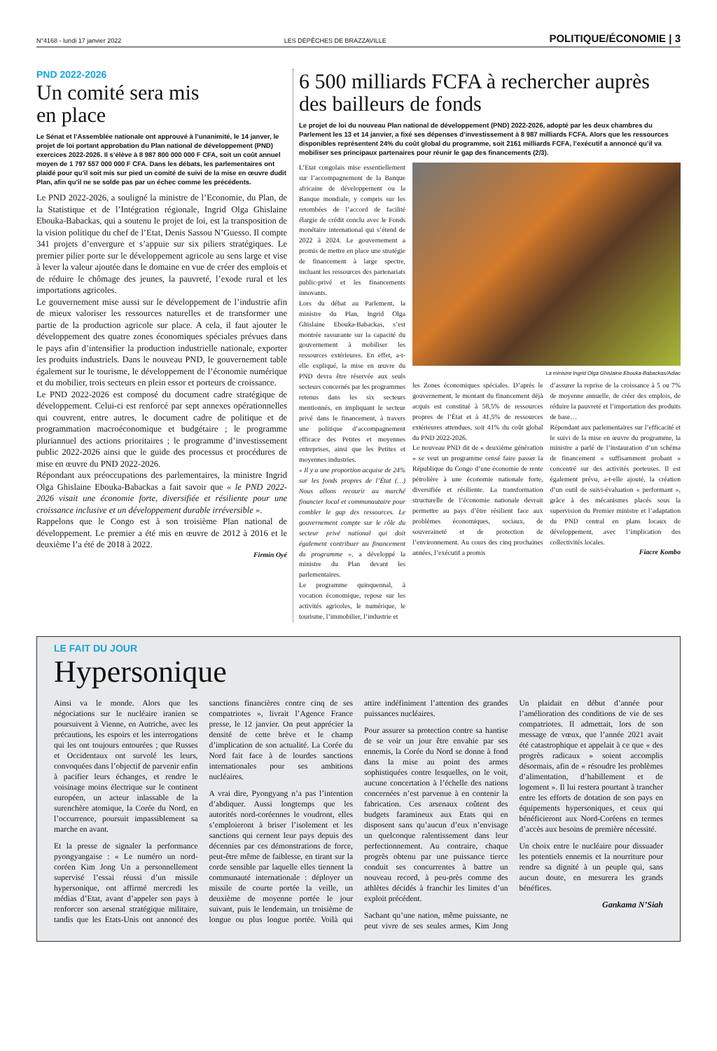N°4168 - lundi 17 janvier 2022 LES DÉPÊCHES DE BRAZZAVILLE POLITIQUE/ÉCONOMIE | 3
PND 2022-2026
Un comité sera mis
en place
Le Sénat et l’Assemblée nationale ont approuvé à l’unanimité, le 14 janver, le projet de loi portant approbation du Plan national de développement (PND) exercices 2022-2026. Il s’élève à 8 987 800 000 000 F CFA, soit un coût annuel moyen de 1 797 557 000 000 F CFA. Dans les débats, les parlementaires ont plaidé pour qu’il soit mis sur pied un comité de suivi de la mise en œuvre dudit Plan, afin qu’il ne se solde pas par un échec comme les précédents.
Le PND 2022-2026, a souligné la ministre de l’Economie, du Plan, de la Statistique et de l’Intégration régionale, Ingrid Olga Ghislaine Ebouka-Babackas, qui a soutenu le projet de loi, est la transposition de la vision politique du chef de l’Etat, Denis Sassou N’Guesso. Il compte 341 projets d’envergure et s’appuie sur six piliers stratégiques. Le premier pilier porte sur le développement agricole au sens large et vise à lever la valeur ajoutée dans le domaine en vue de créer des emplois et de réduire le chômage des jeunes, la pauvreté, l’exode rural et les importations agricoles.
Le gouvernement mise aussi sur le développement de l’industrie afin de mieux valoriser les ressources naturelles et de transformer une partie de la production agricole sur place. A cela, il faut ajouter le développement des quatre zones économiques spéciales prévues dans le pays afin d’intensifier la production industrielle nationale, exporter les produits industriels. Dans le nouveau PND, le gouvernement table également sur le tourisme, le développement de l’économie numérique et du mobilier, trois secteurs en plein essor et porteurs de croissance.
Le PND 2022-2026 est composé du document cadre stratégique de développement. Celui-ci est renforcé par sept annexes opérationnelles qui couvrent, entre autres, le document cadre de politique et de programmation macroéconomique et budgétaire ; le programme pluriannuel des actions prioritaires ; le programme d’investissement public 2022-2026 ainsi que le guide des processus et procédures de mise en œuvre du PND 2022-2026.
Répondant aux préoccupations des parlementaires, la ministre Ingrid Olga Ghislaine Ebouka-Babackas a fait savoir que « le PND 2022-2026 visait une économie forte, diversifiée et résiliente pour une croissance inclusive et un développement durable irréversible ».
Rappelons que le Congo est à son troisième Plan national de développement. Le premier a été mis en œuvre de 2012 à 2016 et le deuxième l’a été de 2018 à 2022.
Firmin Oyé
6 500 milliards FCFA à rechercher auprès des bailleurs de fonds
Le projet de loi du nouveau Plan national de développement (PND) 2022-2026, adopté par les deux chambres du Parlement les 13 et 14 janvier, a fixé ses dépenses d’investissement à 8 987 milliards FCFA. Alors que les ressources disponibles représentent 24% du coût global du programme, soit 2161 milliards FCFA, l’exécutif a annoncé qu’il va mobiliser ses principaux partenaires pour réunir le gap des financements (2/3).
L’Etat congolais mise essentiellement sur l’accompagnement de la Banque africaine de développement ou la Banque mondiale, y compris sur les retombées de l’accord de facilité élargie de crédit conclu avec le Fonds monétaire international qui s’étend de 2022 à 2024. Le gouvernement a promis de mettre en place une stratégie de financement à large spectre, incluant les ressources des partenariats public-privé et les financements innovants.
Lors du débat au Parlement, la ministre du Plan, Ingrid Olga Ghislaine Ebouka-Babackas, s’est montrée rassurante sur la capacité du gouvernement à mobiliser les ressources extérieures. En effet, a-t-elle expliqué, la mise en œuvre du PND devra être réservée aux seuls secteurs concernés par les programmes retenus dans les six secteurs mentionnés, en impliquant le secteur privé dans le financement, à travers une politique d’accompagnement efficace des Petites et moyennes entreprises, ainsi que les Petites et moyennes industries.
« Il y a une proportion acquise de 24% sur les fonds propres de l’État (…) Nous allons recourir au marché financier local et communautaire pour combler le gap des ressources. Le gouvernement compte sur le rôle du secteur privé national qui doit également contribuer au financement du programme », a développé la ministre du Plan devant les parlementaires.
Le programme quinquennal, à vocation économique, repose sur les activités agricoles, le numérique, le tourisme, l’immobilier, l’industrie et
La ministre Ingrid Olga Ghislaine Ebouka-Babackas/Adiac
les Zones économiques spéciales. D’après le gouvernement, le montant du financement déjà acquis est constitué à 58,5% de ressources propres de l’État et à 41,5% de ressources extérieures attendues, soit 41% du coût global du PND 2022-2026.
Le nouveau PND dit de « deuxième génération » se veut un programme censé faire passer la République du Congo d’une économie de rente pétrolière à une économie nationale forte, diversifiée et résiliente. La transformation structurelle de l’économie nationale devrait permettre au pays d’être résilient face aux problèmes économiques, sociaux, de souveraineté et de protection de l’environnement. Au cours des cinq prochaines années, l’exécutif a promis
d’assurer la reprise de la croissance à 5 ou 7% de moyenne annuelle, de créer des emplois, de réduire la pauvreté et l’importation des produits de base…
Répondant aux parlementaires sur l’efficacité et le suivi de la mise en œuvre du programme, la ministre a parlé de l’instauration d’un schéma de financement « suffisamment probant » concentré sur des activités porteuses. Il est également prévu, a-t-elle ajouté, la création d’un outil de suivi-évaluation « performant », grâce à des mécanismes placés sous la supervision du Premier ministre et l’adaptation du PND central en plans locaux de développement, avec l’implication des collectivités locales.
Fiacre Kombo
LE FAIT DU JOUR
Hypersonique
Ainsi va le monde. Alors que les négociations sur le nucléaire iranien se poursuivent à Vienne, en Autriche, avec les précautions, les espoirs et les interrogations qui les ont toujours entourées ; que Russes et Occidentaux ont survolé les leurs, convoquées dans l’objectif de parvenir enfin à pacifier leurs échanges, et rendre le voisinage moins électrique sur le continent européen, un acteur inlassable de la surenchère atomique, la Corée du Nord, en l’occurrence, poursuit impassiblement sa marche en avant.
Et la presse de signaler la performance pyongyangaise : « Le numéro un nord-coréen Kim Jong Un a personnellement supervisé l’essai réussi d’un missile hypersonique, ont affirmé mercredi les médias d’Etat, avant d’appeler son pays à renforcer son arsenal stratégique militaire, tandis que les Etats-Unis ont annoncé des sanctions financières contre cinq de ses compatriotes », livrait l’Agence France presse, le 12 janvier. On peut apprécier la densité de cette brève et le champ d’implication de son actualité. La Corée du Nord fait face à de lourdes sanctions internationales pour ses ambitions nucléaires.
A vrai dire, Pyongyang n’a pas l’intention d’abdiquer. Aussi longtemps que les autorités nord-coréennes le voudront, elles s’emploieront à briser l’isolement et les sanctions qui cernent leur pays depuis des décennies par ces démonstrations de force, peut-être même de faiblesse, en tirant sur la corde sensible par laquelle elles tiennent la communauté internationale : déployer un missile de courte portée la veille, un deuxième de moyenne portée le jour suivant, puis le lendemain, un troisième de longue ou plus longue portée. Voilà qui attire indéfiniment l’attention des grandes puissances nucléaires.
Pour assurer sa protection contre sa hantise de se voir un jour être envahie par ses ennemis, la Corée du Nord se donne à fond dans la mise au point des armes sophistiquées contre lesquelles, on le voit, aucune concertation à l’échelle des nations concernées n’est parvenue à en contenir la fabrication. Ces arsenaux coûtent des budgets faramineux aux Etats qui en disposent sans qu’aucun d’eux n’envisage un quelconque ralentissement dans leur perfectionnement. Au contraire, chaque progrès obtenu par une puissance tierce conduit ses concurrentes à battre un nouveau record, à peu-près comme des athlètes décidés à franchir les limites d’un exploit précédent.
Sachant qu’une nation, même puissante, ne peut vivre de ses seules armes, Kim Jong Un plaidait en début d’année pour l’amélioration des conditions de vie de ses compatriotes. Il admettait, lors de son message de vœux, que l’année 2021 avait été catastrophique et appelait à ce que « des progrès radicaux » soient accomplis désormais, afin de « résoudre les problèmes d’alimentation, d’habillement et de logement ». Il lui restera pourtant à trancher entre les efforts de dotation de son pays en équipements hypersoniques, et ceux qui bénéficieront aux Nord-Coréens en termes d’accès aux besoins de première nécessité.
Un choix entre le nucléaire pour dissuader les potentiels ennemis et la nourriture pour rendre sa dignité à un peuple qui, sans aucun doute, en mesurera les grands bénéfices.
Gankama N’Siah